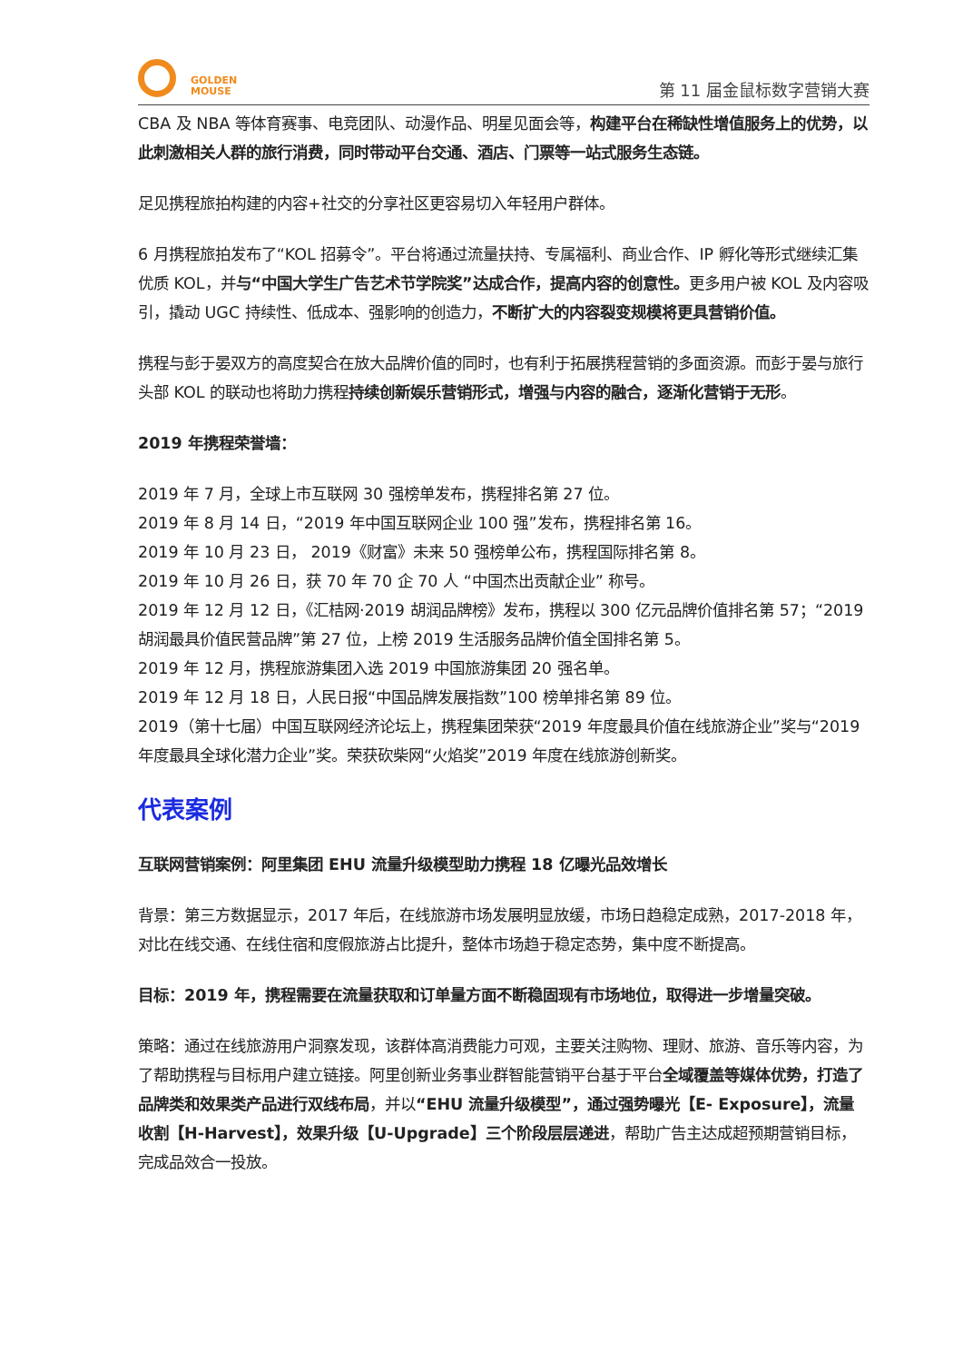GOLDEN
MOUSE
第 11 届金鼠标数字营销大赛
CBA 及 NBA 等体育赛事、电竞团队、动漫作品、明星见面会等，构建平台在稀缺性增值服务上的优势，以此刺激相关人群的旅行消费，同时带动平台交通、酒店、门票等一站式服务生态链。
足见携程旅拍构建的内容+社交的分享社区更容易切入年轻用户群体。
6 月携程旅拍发布了“KOL 招募令”。平台将通过流量扶持、专属福利、商业合作、IP 孵化等形式继续汇集优质 KOL，并与“中国大学生广告艺术节学院奖”达成合作，提高内容的创意性。更多用户被 KOL 及内容吸引，撬动 UGC 持续性、低成本、强影响的创造力，不断扩大的内容裂变规模将更具营销价值。
携程与彭于晏双方的高度契合在放大品牌价值的同时，也有利于拓展携程营销的多面资源。而彭于晏与旅行头部 KOL 的联动也将助力携程持续创新娱乐营销形式，增强与内容的融合，逐渐化营销于无形。
2019 年携程荣誉墙：
2019 年 7 月，全球上市互联网 30 强榜单发布，携程排名第 27 位。
2019 年 8 月 14 日，“2019 年中国互联网企业 100 强”发布，携程排名第 16。
2019 年 10 月 23 日， 2019《财富》未来 50 强榜单公布，携程国际排名第 8。
2019 年 10 月 26 日，获 70 年 70 企 70 人 “中国杰出贡献企业” 称号。
2019 年 12 月 12 日，《汇桔网·2019 胡润品牌榜》发布，携程以 300 亿元品牌价值排名第 57；“2019 胡润最具价值民营品牌”第 27 位，上榜 2019 生活服务品牌价值全国排名第 5。
2019 年 12 月，携程旅游集团入选 2019 中国旅游集团 20 强名单。
2019 年 12 月 18 日，人民日报“中国品牌发展指数”100 榜单排名第 89 位。
2019（第十七届）中国互联网经济论坛上，携程集团荣获“2019 年度最具价值在线旅游企业”奖与“2019 年度最具全球化潜力企业”奖。荣获砍柴网“火焰奖”2019 年度在线旅游创新奖。
代表案例
互联网营销案例：阿里集团 EHU 流量升级模型助力携程 18 亿曝光品效增长
背景：第三方数据显示，2017 年后，在线旅游市场发展明显放缓，市场日趋稳定成熟，2017-2018 年，对比在线交通、在线住宿和度假旅游占比提升，整体市场趋于稳定态势，集中度不断提高。
目标：2019 年，携程需要在流量获取和订单量方面不断稳固现有市场地位，取得进一步增量突破。
策略：通过在线旅游用户洞察发现，该群体高消费能力可观，主要关注购物、理财、旅游、音乐等内容，为了帮助携程与目标用户建立链接。阿里创新业务事业群智能营销平台基于平台全域覆盖等媒体优势，打造了品牌类和效果类产品进行双线布局，并以“EHU 流量升级模型”，通过强势曝光【E- Exposure】，流量收割【H-Harvest】，效果升级【U-Upgrade】三个阶段层层递进，帮助广告主达成超预期营销目标，完成品效合一投放。